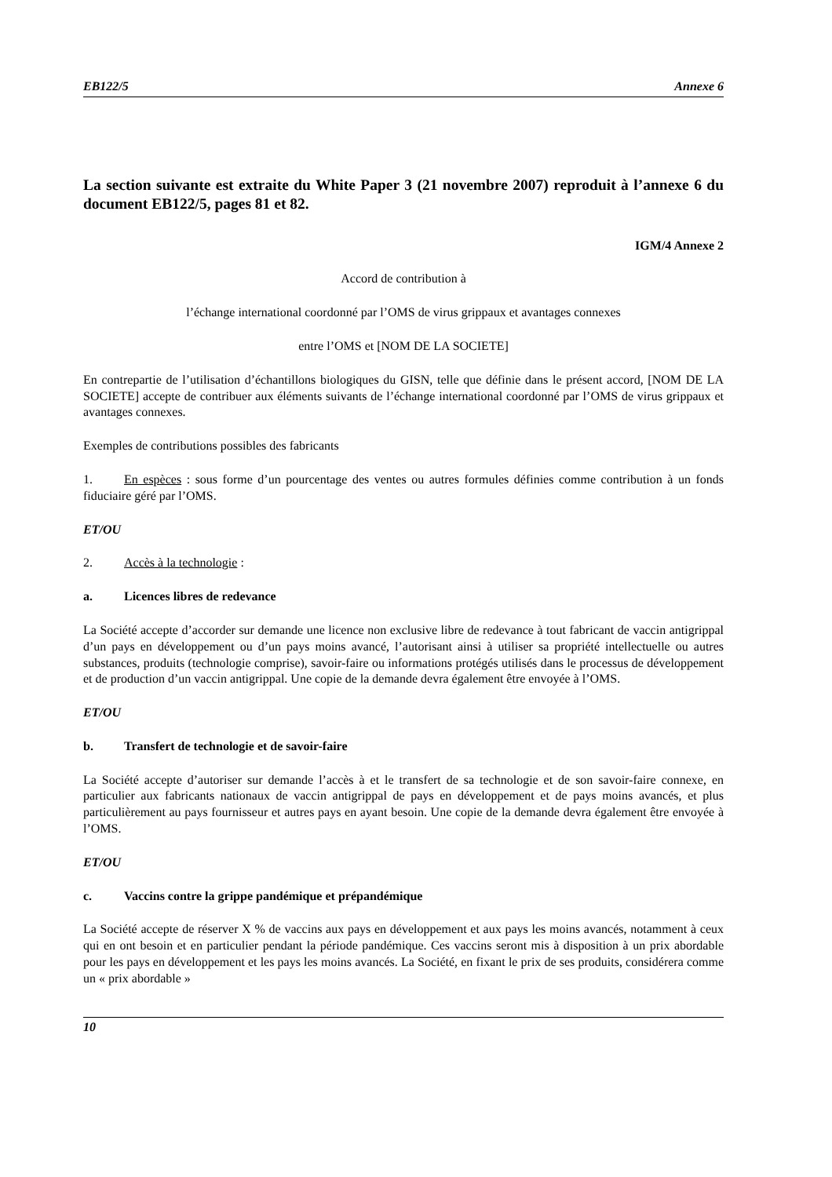EB122/5 Annexe 6
La section suivante est extraite du White Paper 3 (21 novembre 2007) reproduit à l’annexe 6 du document EB122/5, pages 81 et 82.
IGM/4 Annexe 2
Accord de contribution à
l’échange international coordonné par l’OMS de virus grippaux et avantages connexes
entre l’OMS et [NOM DE LA SOCIETE]
En contrepartie de l’utilisation d’échantillons biologiques du GISN, telle que définie dans le présent accord, [NOM DE LA SOCIETE] accepte de contribuer aux éléments suivants de l’échange international coordonné par l’OMS de virus grippaux et avantages connexes.
Exemples de contributions possibles des fabricants
1. En espèces : sous forme d’un pourcentage des ventes ou autres formules définies comme contribution à un fonds fiduciaire géré par l’OMS.
ET/OU
2. Accès à la technologie :
a. Licences libres de redevance
La Société accepte d’accorder sur demande une licence non exclusive libre de redevance à tout fabricant de vaccin antigrippal d’un pays en développement ou d’un pays moins avancé, l’autorisant ainsi à utiliser sa propriété intellectuelle ou autres substances, produits (technologie comprise), savoir-faire ou informations protégés utilisés dans le processus de développement et de production d’un vaccin antigrippal. Une copie de la demande devra également être envoyée à l’OMS.
ET/OU
b. Transfert de technologie et de savoir-faire
La Société accepte d’autoriser sur demande l’accès à et le transfert de sa technologie et de son savoir-faire connexe, en particulier aux fabricants nationaux de vaccin antigrippal de pays en développement et de pays moins avancés, et plus particulièrement au pays fournisseur et autres pays en ayant besoin. Une copie de la demande devra également être envoyée à l’OMS.
ET/OU
c. Vaccins contre la grippe pandémique et prépandémique
La Société accepte de réserver X % de vaccins aux pays en développement et aux pays les moins avancés, notamment à ceux qui en ont besoin et en particulier pendant la période pandémique. Ces vaccins seront mis à disposition à un prix abordable pour les pays en développement et les pays les moins avancés. La Société, en fixant le prix de ses produits, considérera comme un « prix abordable »
10